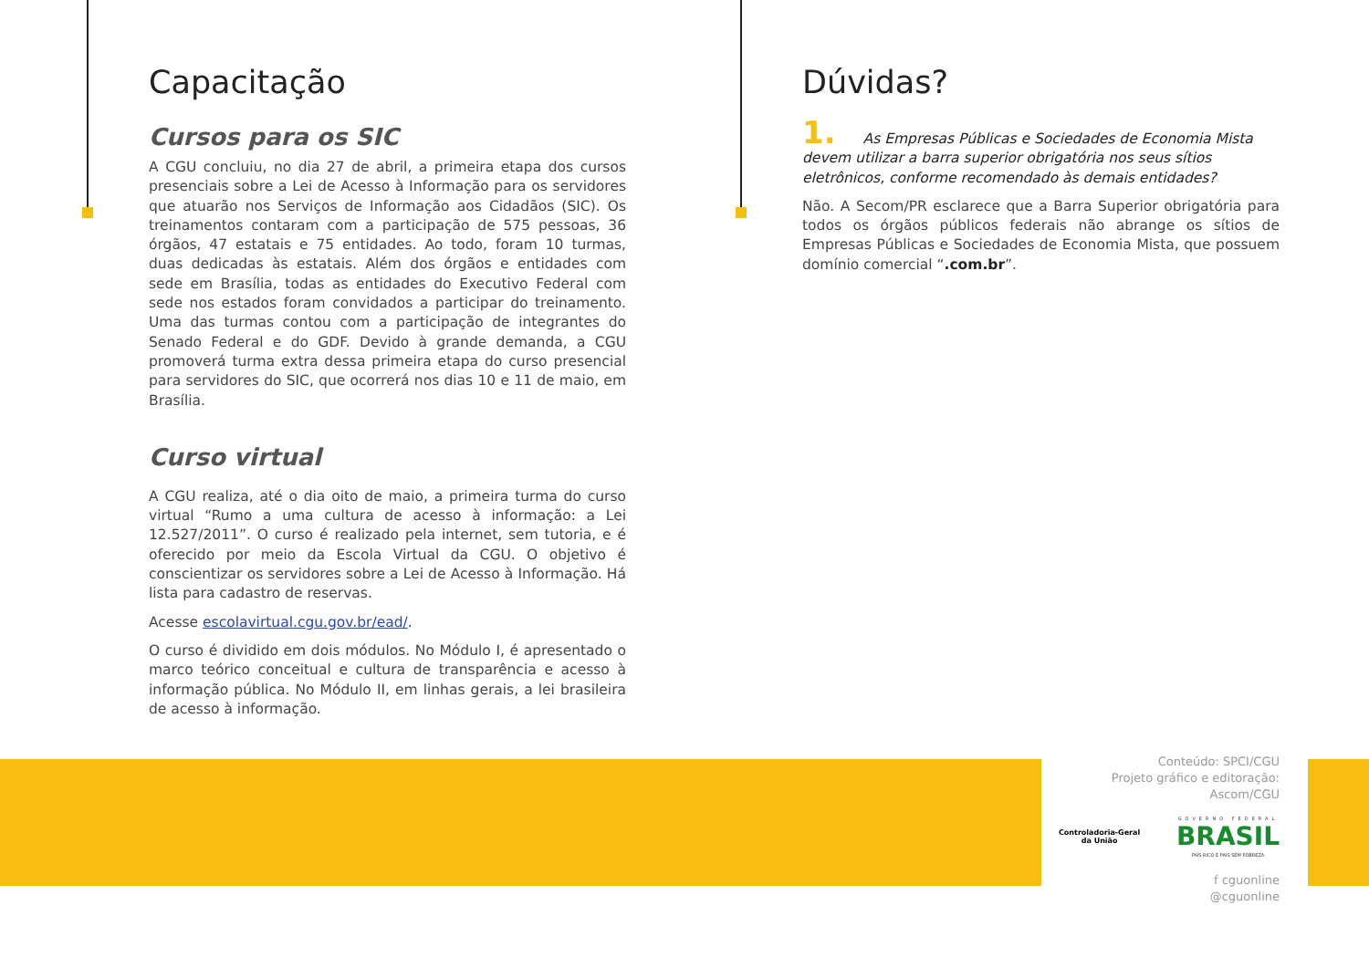Capacitação
Cursos para os SIC
A CGU concluiu, no dia 27 de abril, a primeira etapa dos cursos presenciais sobre a Lei de Acesso à Informação para os servidores que atuarão nos Serviços de Informação aos Cidadãos (SIC). Os treinamentos contaram com a participação de 575 pessoas, 36 órgãos, 47 estatais e 75 entidades. Ao todo, foram 10 turmas, duas dedicadas às estatais. Além dos órgãos e entidades com sede em Brasília, todas as entidades do Executivo Federal com sede nos estados foram convidados a participar do treinamento. Uma das turmas contou com a participação de integrantes do Senado Federal e do GDF. Devido à grande demanda, a CGU promoverá turma extra dessa primeira etapa do curso presencial para servidores do SIC, que ocorrerá nos dias 10 e 11 de maio, em Brasília.
Curso virtual
A CGU realiza, até o dia oito de maio, a primeira turma do curso virtual “Rumo a uma cultura de acesso à informação: a Lei 12.527/2011”. O curso é realizado pela internet, sem tutoria, e é oferecido por meio da Escola Virtual da CGU. O objetivo é conscientizar os servidores sobre a Lei de Acesso à Informação. Há lista para cadastro de reservas.
Acesse escolavirtual.cgu.gov.br/ead/.
O curso é dividido em dois módulos. No Módulo I, é apresentado o marco teórico conceitual e cultura de transparência e acesso à informação pública. No Módulo II, em linhas gerais, a lei brasileira de acesso à informação.
Dúvidas?
1. As Empresas Públicas e Sociedades de Economia Mista devem utilizar a barra superior obrigatória nos seus sítios eletrônicos, conforme recomendado às demais entidades?
Não. A Secom/PR esclarece que a Barra Superior obrigatória para todos os órgãos públicos federais não abrange os sítios de Empresas Públicas e Sociedades de Economia Mista, que possuem domínio comercial “.com.br”.
Conteúdo: SPCI/CGU
Projeto gráfico e editoração: Ascom/CGU
Controladoria-Geral
da União
GOVERNO FEDERAL
BRASIL
PAÍS RICO É PAÍS SEM POBREZA
f cguonline
@cguonline